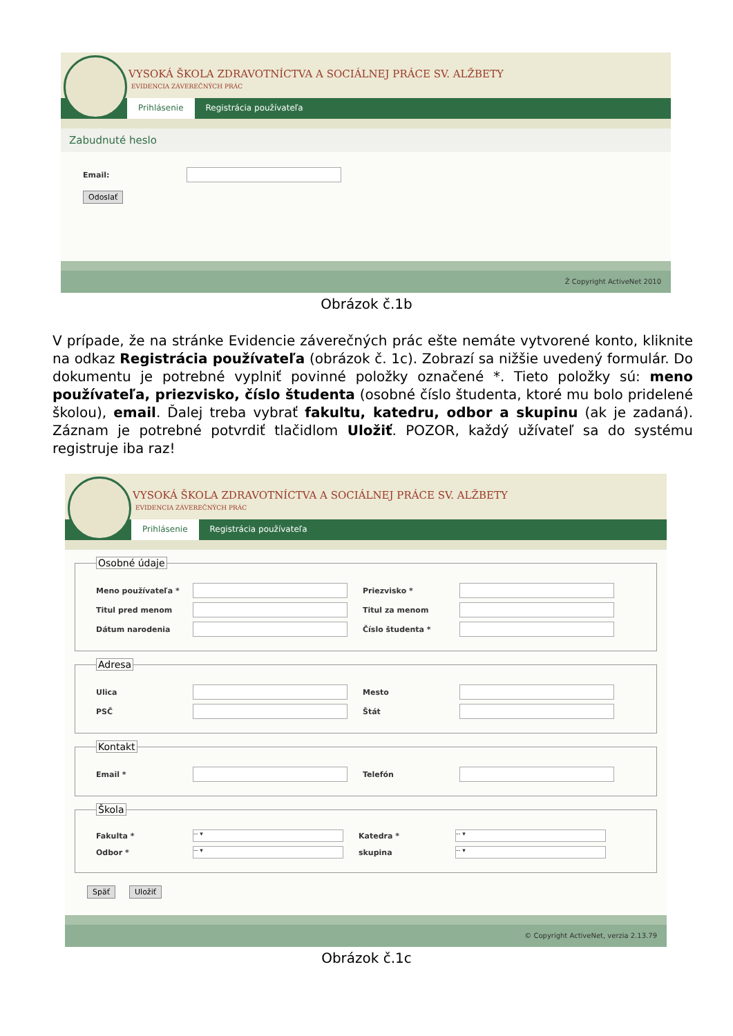VYSOKÁ ŠKOLA ZDRAVOTNÍCTVA A SOCIÁLNEJ PRÁCE SV. ALŽBETY
EVIDENCIA ZÁVEREČNÝCH PRÁC
Prihlásenie Registrácia používateľa
Zabudnuté heslo
Email:
Odoslať
Ž Copyright ActiveNet 2010
Obrázok č.1b
V prípade, že na stránke Evidencie záverečných prác ešte nemáte vytvorené konto, kliknite na odkaz Registrácia používateľa (obrázok č. 1c). Zobrazí sa nižšie uvedený formulár. Do dokumentu je potrebné vyplniť povinné položky označené *. Tieto položky sú: meno používateľa, priezvisko, číslo študenta (osobné číslo študenta, ktoré mu bolo pridelené školou), email. Ďalej treba vybrať fakultu, katedru, odbor a skupinu (ak je zadaná). Záznam je potrebné potvrdiť tlačidlom Uložiť. POZOR, každý užívateľ sa do systému registruje iba raz!
VYSOKÁ ŠKOLA ZDRAVOTNÍCTVA A SOCIÁLNEJ PRÁCE SV. ALŽBETY
EVIDENCIA ZÁVEREČNÝCH PRÁC
Prihlásenie Registrácia používateľa
Osobné údaje
Meno používateľa * Priezvisko *
Titul pred menom Titul za menom
Dátum narodenia Číslo študenta *
Adresa
Ulica Mesto
PSČ Štát
Kontakt
Email * Telefón
Škola
Fakulta * -- ▾ Katedra * -- ▾
Odbor * -- ▾ skupina -- ▾
Späť Uložiť
© Copyright ActiveNet, verzia 2.13.79
Obrázok č.1c